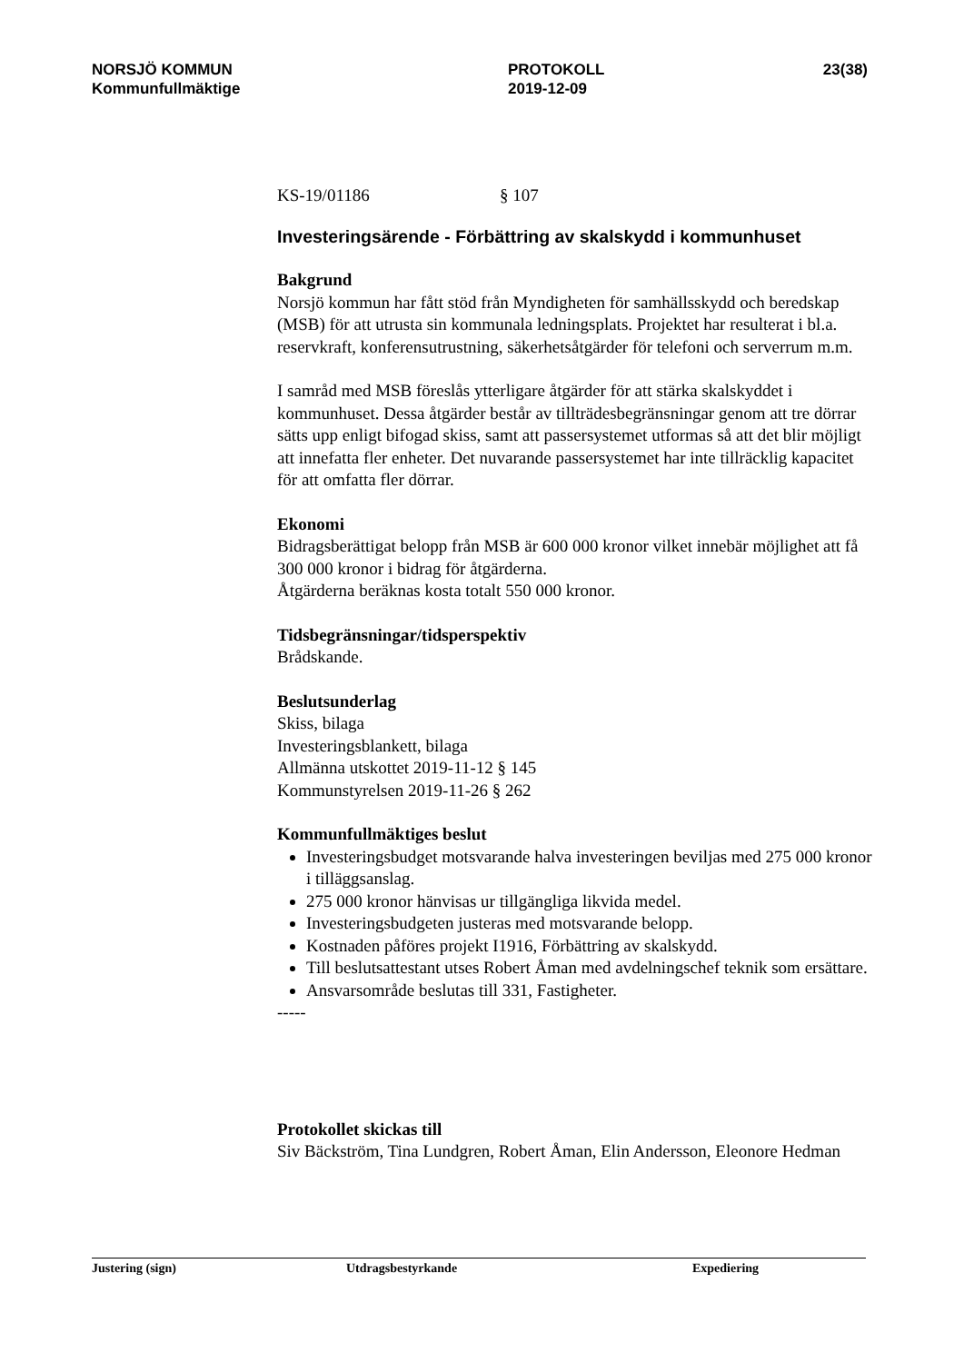NORSJÖ KOMMUN
Kommunfullmäktige
PROTOKOLL
2019-12-09
23(38)
KS-19/01186 § 107
Investeringsärende - Förbättring av skalskydd i kommunhuset
Bakgrund
Norsjö kommun har fått stöd från Myndigheten för samhällsskydd och beredskap (MSB) för att utrusta sin kommunala ledningsplats. Projektet har resulterat i bl.a. reservkraft, konferensutrustning, säkerhetsåtgärder för telefoni och serverrum m.m.
I samråd med MSB föreslås ytterligare åtgärder för att stärka skalskyddet i kommunhuset. Dessa åtgärder består av tillträdesbegränsningar genom att tre dörrar sätts upp enligt bifogad skiss, samt att passersystemet utformas så att det blir möjligt att innefatta fler enheter. Det nuvarande passersystemet har inte tillräcklig kapacitet för att omfatta fler dörrar.
Ekonomi
Bidragsberättigat belopp från MSB är 600 000 kronor vilket innebär möjlighet att få 300 000 kronor i bidrag för åtgärderna.
Åtgärderna beräknas kosta totalt 550 000 kronor.
Tidsbegränsningar/tidsperspektiv
Brådskande.
Beslutsunderlag
Skiss, bilaga
Investeringsblankett, bilaga
Allmänna utskottet 2019-11-12 § 145
Kommunstyrelsen 2019-11-26 § 262
Kommunfullmäktiges beslut
Investeringsbudget motsvarande halva investeringen beviljas med 275 000 kronor i tilläggsanslag.
275 000 kronor hänvisas ur tillgängliga likvida medel.
Investeringsbudgeten justeras med motsvarande belopp.
Kostnaden påföres projekt I1916, Förbättring av skalskydd.
Till beslutsattestant utses Robert Åman med avdelningschef teknik som ersättare.
Ansvarsområde beslutas till 331, Fastigheter.
-----
Protokollet skickas till
Siv Bäckström, Tina Lundgren, Robert Åman, Elin Andersson, Eleonore Hedman
Justering (sign) Utdragsbestyrkande Expediering